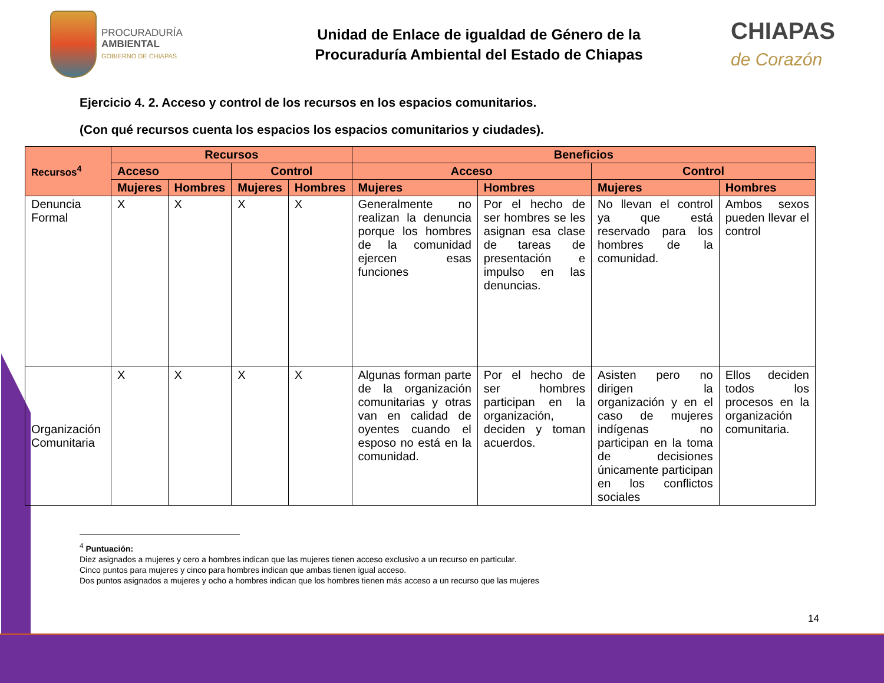PROCURADURÍA
AMBIENTAL
GOBIERNO DE CHIAPAS
Unidad de Enlace de igualdad de Género de la
Procuraduría Ambiental del Estado de Chiapas
CHIAPAS
de Corazón
Ejercicio 4. 2. Acceso y control de los recursos en los espacios comunitarios.
(Con qué recursos cuenta los espacios los espacios comunitarios y ciudades).
| Recursos<sup>4</sup> | Recursos | | | | Beneficios | | | |
| --- | --- | --- | --- | --- | --- | --- | --- | --- |
| | Acceso | | Control | | Acceso | | Control | |
| | Mujeres | Hombres | Mujeres | Hombres | Mujeres | Hombres | Mujeres | Hombres |
| Denuncia Formal | X | X | X | X | Generalmente no realizan la denuncia porque los hombres de la comunidad ejercen esas funciones | Por el hecho de ser hombres se les asignan esa clase de tareas de presentación e impulso en las denuncias. | No llevan el control ya que está reservado para los hombres de la comunidad. | Ambos sexos pueden llevar el control |
| Organización Comunitaria | X | X | X | X | Algunas forman parte de la organización comunitarias y otras van en calidad de oyentes cuando el esposo no está en la comunidad. | Por el hecho de ser hombres participan en la organización, deciden y toman acuerdos. | Asisten pero no dirigen la organización y en el caso de mujeres indígenas no participan en la toma de decisiones únicamente participan en los conflictos sociales | Ellos deciden todos los procesos en la organización comunitaria. |
<sup>4</sup> Puntuación:
Diez asignados a mujeres y cero a hombres indican que las mujeres tienen acceso exclusivo a un recurso en particular.
Cinco puntos para mujeres y cinco para hombres indican que ambas tienen igual acceso.
Dos puntos asignados a mujeres y ocho a hombres indican que los hombres tienen más acceso a un recurso que las mujeres
14